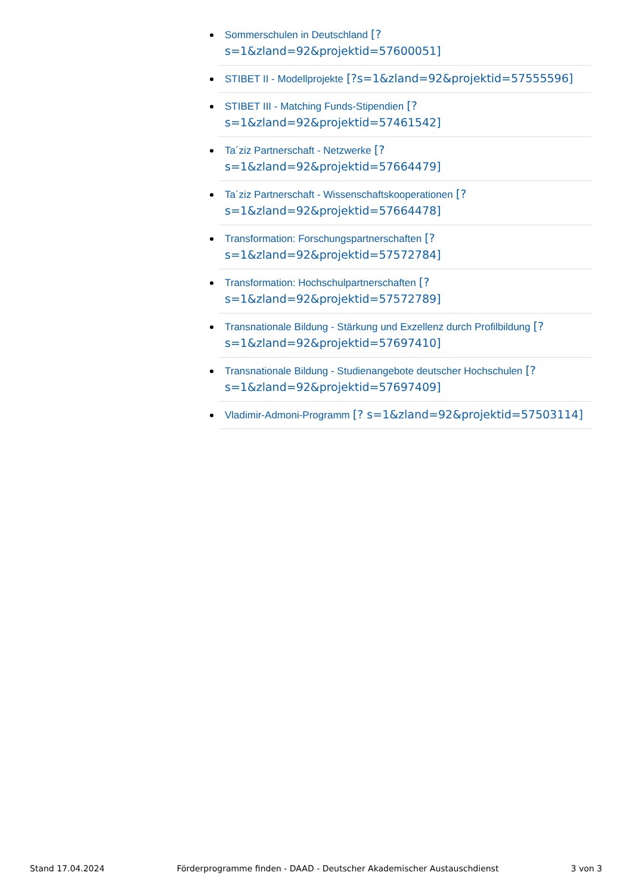Sommerschulen in Deutschland [? s=1&zland=92&projektid=57600051]
STIBET II - Modellprojekte [?s=1&zland=92&projektid=57555596]
STIBET III - Matching Funds-Stipendien [? s=1&zland=92&projektid=57461542]
Ta´ziz Partnerschaft - Netzwerke [? s=1&zland=92&projektid=57664479]
Ta´ziz Partnerschaft - Wissenschaftskooperationen [? s=1&zland=92&projektid=57664478]
Transformation: Forschungspartnerschaften [? s=1&zland=92&projektid=57572784]
Transformation: Hochschulpartnerschaften [? s=1&zland=92&projektid=57572789]
Transnationale Bildung - Stärkung und Exzellenz durch Profilbildung [? s=1&zland=92&projektid=57697410]
Transnationale Bildung - Studienangebote deutscher Hochschulen [? s=1&zland=92&projektid=57697409]
Vladimir-Admoni-Programm [? s=1&zland=92&projektid=57503114]
Stand 17.04.2024 Förderprogramme finden - DAAD - Deutscher Akademischer Austauschdienst 3 von 3